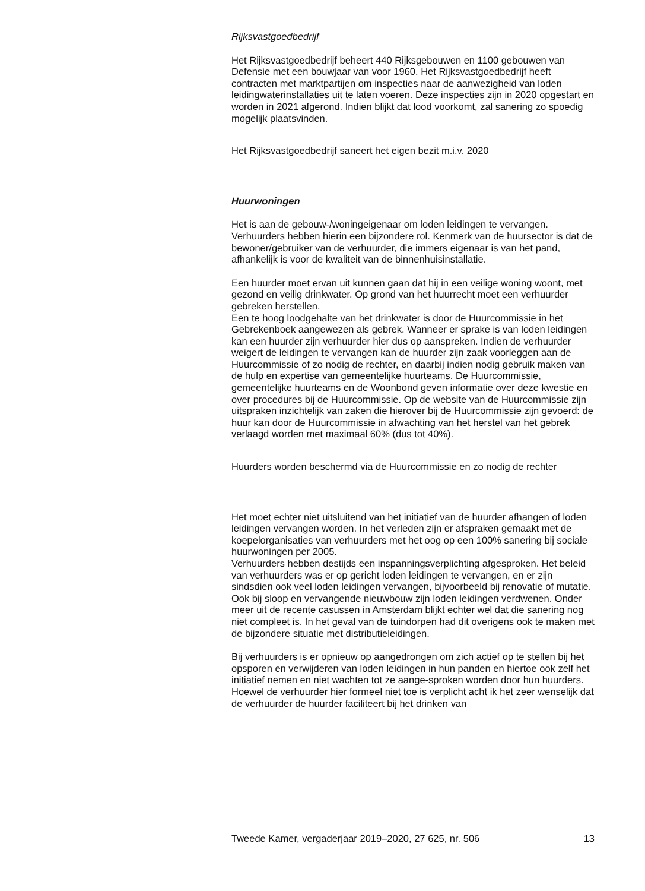Rijksvastgoedbedrijf
Het Rijksvastgoedbedrijf beheert 440 Rijksgebouwen en 1100 gebouwen van Defensie met een bouwjaar van voor 1960. Het Rijksvastgoedbedrijf heeft contracten met marktpartijen om inspecties naar de aanwezigheid van loden leidingwaterinstallaties uit te laten voeren. Deze inspecties zijn in 2020 opgestart en worden in 2021 afgerond. Indien blijkt dat lood voorkomt, zal sanering zo spoedig mogelijk plaatsvinden.
Het Rijksvastgoedbedrijf saneert het eigen bezit m.i.v. 2020
Huurwoningen
Het is aan de gebouw-/woningeigenaar om loden leidingen te vervangen. Verhuurders hebben hierin een bijzondere rol. Kenmerk van de huursector is dat de bewoner/gebruiker van de verhuurder, die immers eigenaar is van het pand, afhankelijk is voor de kwaliteit van de binnenhuisinstallatie.
Een huurder moet ervan uit kunnen gaan dat hij in een veilige woning woont, met gezond en veilig drinkwater. Op grond van het huurrecht moet een verhuurder gebreken herstellen.
Een te hoog loodgehalte van het drinkwater is door de Huurcommissie in het Gebrekenboek aangewezen als gebrek. Wanneer er sprake is van loden leidingen kan een huurder zijn verhuurder hier dus op aanspreken. Indien de verhuurder weigert de leidingen te vervangen kan de huurder zijn zaak voorleggen aan de Huurcommissie of zo nodig de rechter, en daarbij indien nodig gebruik maken van de hulp en expertise van gemeentelijke huurteams. De Huurcommissie, gemeentelijke huurteams en de Woonbond geven informatie over deze kwestie en over procedures bij de Huurcommissie. Op de website van de Huurcommissie zijn uitspraken inzichtelijk van zaken die hierover bij de Huurcommissie zijn gevoerd: de huur kan door de Huurcommissie in afwachting van het herstel van het gebrek verlaagd worden met maximaal 60% (dus tot 40%).
Huurders worden beschermd via de Huurcommissie en zo nodig de rechter
Het moet echter niet uitsluitend van het initiatief van de huurder afhangen of loden leidingen vervangen worden. In het verleden zijn er afspraken gemaakt met de koepelorganisaties van verhuurders met het oog op een 100% sanering bij sociale huurwoningen per 2005.
Verhuurders hebben destijds een inspanningsverplichting afgesproken. Het beleid van verhuurders was er op gericht loden leidingen te vervangen, en er zijn sindsdien ook veel loden leidingen vervangen, bijvoorbeeld bij renovatie of mutatie. Ook bij sloop en vervangende nieuwbouw zijn loden leidingen verdwenen. Onder meer uit de recente casussen in Amsterdam blijkt echter wel dat die sanering nog niet compleet is. In het geval van de tuindorpen had dit overigens ook te maken met de bijzondere situatie met distributieleidingen.
Bij verhuurders is er opnieuw op aangedrongen om zich actief op te stellen bij het opsporen en verwijderen van loden leidingen in hun panden en hiertoe ook zelf het initiatief nemen en niet wachten tot ze aange-sproken worden door hun huurders.
Hoewel de verhuurder hier formeel niet toe is verplicht acht ik het zeer wenselijk dat de verhuurder de huurder faciliteert bij het drinken van
Tweede Kamer, vergaderjaar 2019–2020, 27 625, nr. 506 13